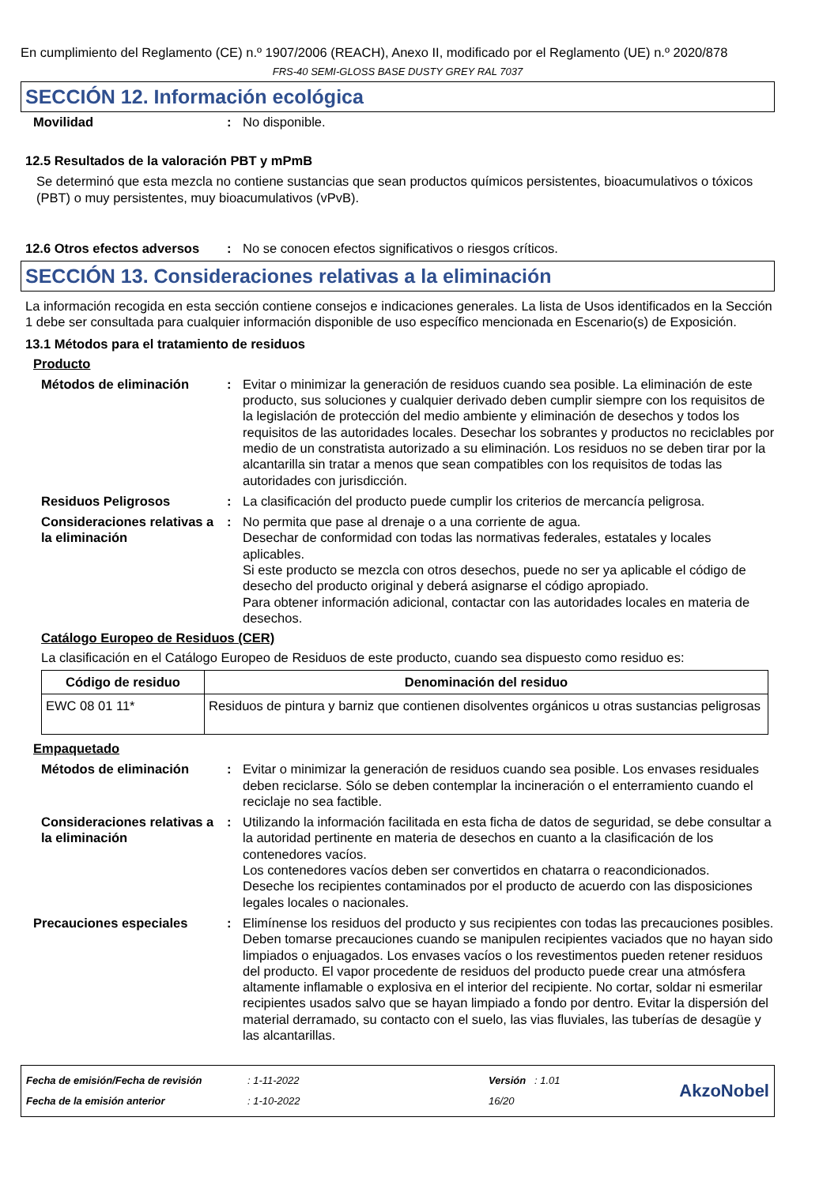En cumplimiento del Reglamento (CE) n.º 1907/2006 (REACH), Anexo II, modificado por el Reglamento (UE) n.º 2020/878
FRS-40 SEMI-GLOSS BASE DUSTY GREY RAL 7037
SECCIÓN 12. Información ecológica
Movilidad : No disponible.
12.5 Resultados de la valoración PBT y mPmB
Se determinó que esta mezcla no contiene sustancias que sean productos químicos persistentes, bioacumulativos o tóxicos (PBT) o muy persistentes, muy bioacumulativos (vPvB).
12.6 Otros efectos adversos
: No se conocen efectos significativos o riesgos críticos.
SECCIÓN 13. Consideraciones relativas a la eliminación
La información recogida en esta sección contiene consejos e indicaciones generales. La lista de Usos identificados en la Sección 1 debe ser consultada para cualquier información disponible de uso específico mencionada en Escenario(s) de Exposición.
13.1 Métodos para el tratamiento de residuos
Producto
Métodos de eliminación : Evitar o minimizar la generación de residuos cuando sea posible. La eliminación de este producto, sus soluciones y cualquier derivado deben cumplir siempre con los requisitos de la legislación de protección del medio ambiente y eliminación de desechos y todos los requisitos de las autoridades locales. Desechar los sobrantes y productos no reciclables por medio de un constratista autorizado a su eliminación. Los residuos no se deben tirar por la alcantarilla sin tratar a menos que sean compatibles con los requisitos de todas las autoridades con jurisdicción.
Residuos Peligrosos : La clasificación del producto puede cumplir los criterios de mercancía peligrosa.
Consideraciones relativas a la eliminación
: No permita que pase al drenaje o a una corriente de agua.
Desechar de conformidad con todas las normativas federales, estatales y locales aplicables.
Si este producto se mezcla con otros desechos, puede no ser ya aplicable el código de desecho del producto original y deberá asignarse el código apropiado.
Para obtener información adicional, contactar con las autoridades locales en materia de desechos.
Catálogo Europeo de Residuos (CER)
La clasificación en el Catálogo Europeo de Residuos de este producto, cuando sea dispuesto como residuo es:
| Código de residuo | Denominación del residuo |
| --- | --- |
| EWC 08 01 11* | Residuos de pintura y barniz que contienen disolventes orgánicos u otras sustancias peligrosas |
Empaquetado
Métodos de eliminación : Evitar o minimizar la generación de residuos cuando sea posible. Los envases residuales deben reciclarse. Sólo se deben contemplar la incineración o el enterramiento cuando el reciclaje no sea factible.
Consideraciones relativas a la eliminación
: Utilizando la información facilitada en esta ficha de datos de seguridad, se debe consultar a la autoridad pertinente en materia de desechos en cuanto a la clasificación de los contenedores vacíos.
Los contenedores vacíos deben ser convertidos en chatarra o reacondicionados.
Deseche los recipientes contaminados por el producto de acuerdo con las disposiciones legales locales o nacionales.
Precauciones especiales : Elimínense los residuos del producto y sus recipientes con todas las precauciones posibles. Deben tomarse precauciones cuando se manipulen recipientes vaciados que no hayan sido limpiados o enjuagados. Los envases vacíos o los revestimentos pueden retener residuos del producto. El vapor procedente de residuos del producto puede crear una atmósfera altamente inflamable o explosiva en el interior del recipiente. No cortar, soldar ni esmerilar recipientes usados salvo que se hayan limpiado a fondo por dentro. Evitar la dispersión del material derramado, su contacto con el suelo, las vias fluviales, las tuberías de desagüe y las alcantarillas.
Fecha de emisión/Fecha de revisión
Fecha de la emisión anterior
: 1-11-2022
: 1-10-2022
Versión : 1.01
16/20
AkzoNobel